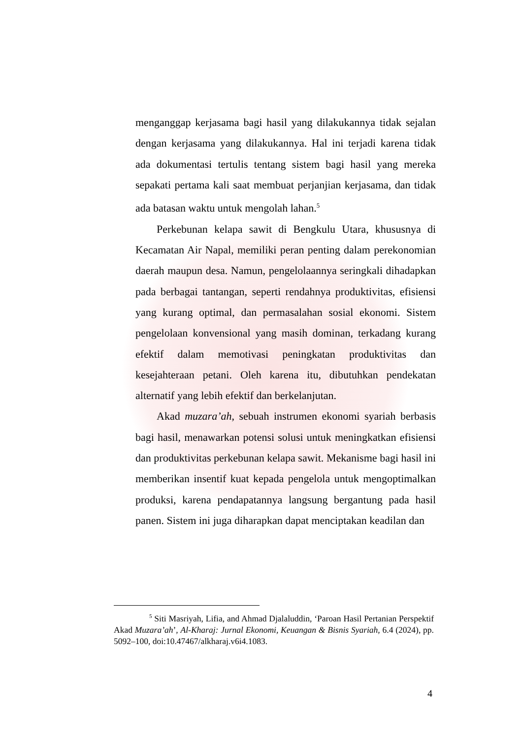menganggap kerjasama bagi hasil yang dilakukannya tidak sejalan dengan kerjasama yang dilakukannya. Hal ini terjadi karena tidak ada dokumentasi tertulis tentang sistem bagi hasil yang mereka sepakati pertama kali saat membuat perjanjian kerjasama, dan tidak ada batasan waktu untuk mengolah lahan.<sup>5</sup>
Perkebunan kelapa sawit di Bengkulu Utara, khususnya di Kecamatan Air Napal, memiliki peran penting dalam perekonomian daerah maupun desa. Namun, pengelolaannya seringkali dihadapkan pada berbagai tantangan, seperti rendahnya produktivitas, efisiensi yang kurang optimal, dan permasalahan sosial ekonomi. Sistem pengelolaan konvensional yang masih dominan, terkadang kurang efektif dalam memotivasi peningkatan produktivitas dan kesejahteraan petani. Oleh karena itu, dibutuhkan pendekatan alternatif yang lebih efektif dan berkelanjutan.
Akad muzara’ah, sebuah instrumen ekonomi syariah berbasis bagi hasil, menawarkan potensi solusi untuk meningkatkan efisiensi dan produktivitas perkebunan kelapa sawit. Mekanisme bagi hasil ini memberikan insentif kuat kepada pengelola untuk mengoptimalkan produksi, karena pendapatannya langsung bergantung pada hasil panen. Sistem ini juga diharapkan dapat menciptakan keadilan dan
<sup>5</sup> Siti Masriyah, Lifia, and Ahmad Djalaluddin, ‘Paroan Hasil Pertanian Perspektif Akad Muzara’ah’, Al-Kharaj: Jurnal Ekonomi, Keuangan & Bisnis Syariah, 6.4 (2024), pp. 5092–100, doi:10.47467/alkharaj.v6i4.1083.
4